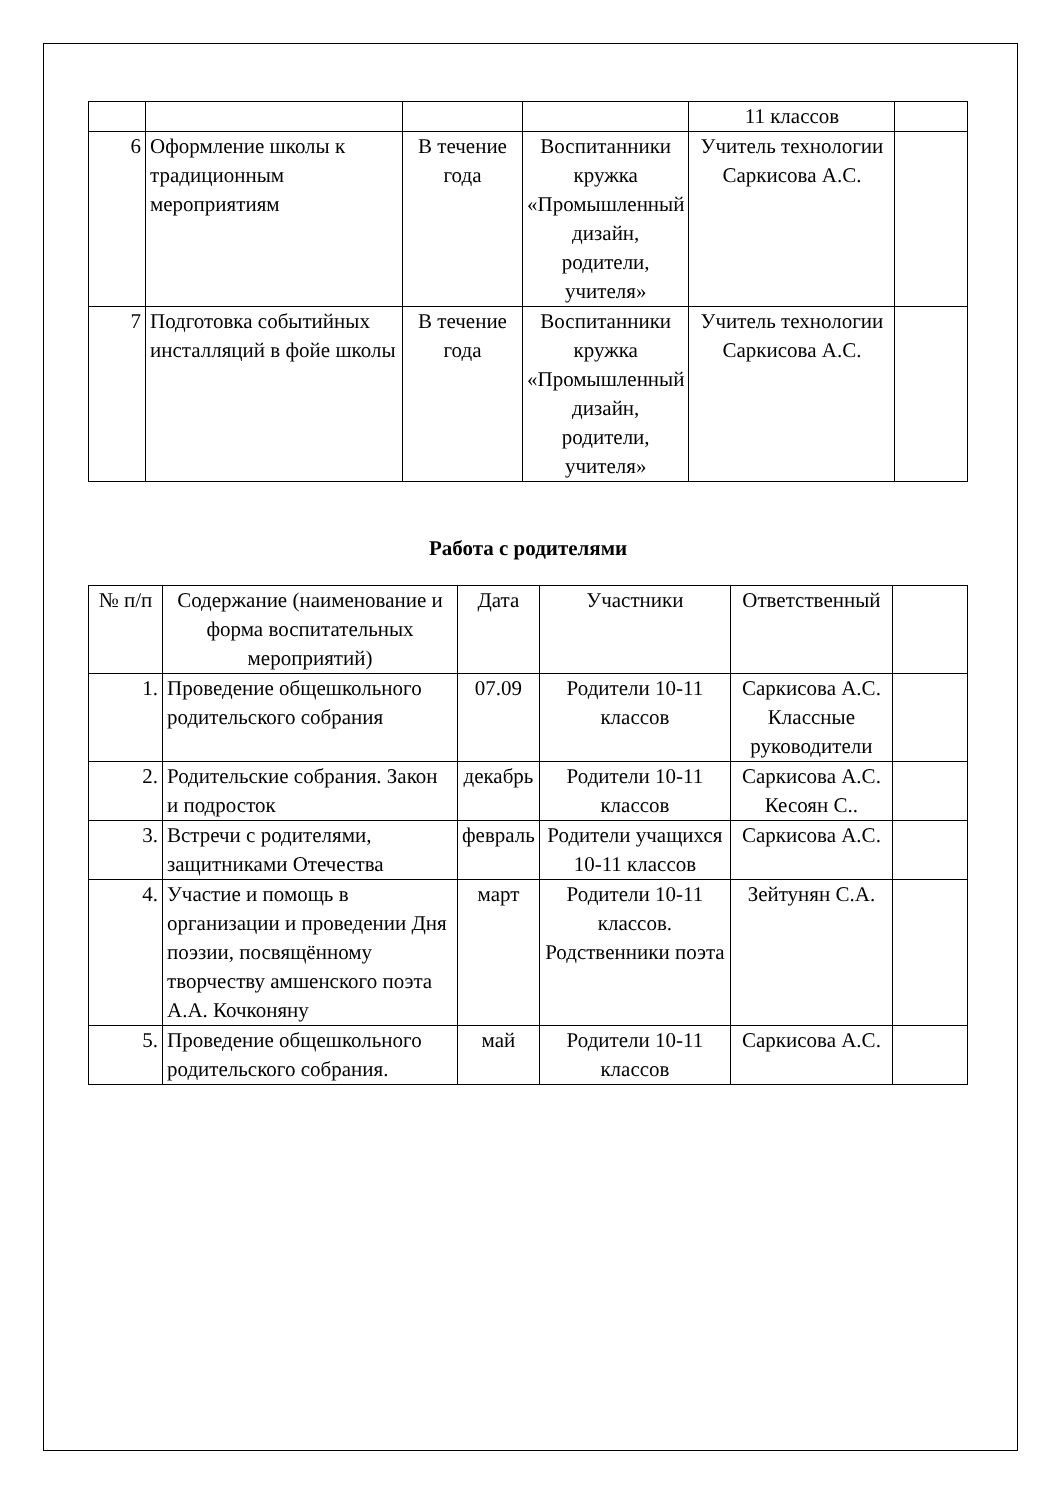| | | | | 11 классов | |
| 6 | Оформление школы к традиционным мероприятиям | В течение года | Воспитанники кружка «Промышленный дизайн, родители, учителя» | Учитель технологии Саркисова А.С. | |
| 7 | Подготовка событийных инсталляций в фойе школы | В течение года | Воспитанники кружка «Промышленный дизайн, родители, учителя» | Учитель технологии Саркисова А.С. | |
Работа с родителями
| № п/п | Содержание (наименование и форма воспитательных мероприятий) | Дата | Участники | Ответственный | |
| 1. | Проведение общешкольного родительского собрания | 07.09 | Родители 10-11 классов | Саркисова А.С. Классные руководители | |
| 2. | Родительские собрания. Закон и подросток | декабрь | Родители 10-11 классов | Саркисова А.С. Кесоян С.. | |
| 3. | Встречи с родителями, защитниками Отечества | февраль | Родители учащихся 10-11 классов | Саркисова А.С. | |
| 4. | Участие и помощь в организации и проведении Дня поэзии, посвящённому творчеству амшенского поэта А.А. Кочконяну | март | Родители 10-11 классов. Родственники поэта | Зейтунян С.А. | |
| 5. | Проведение общешкольного родительского собрания. | май | Родители 10-11 классов | Саркисова А.С. | |